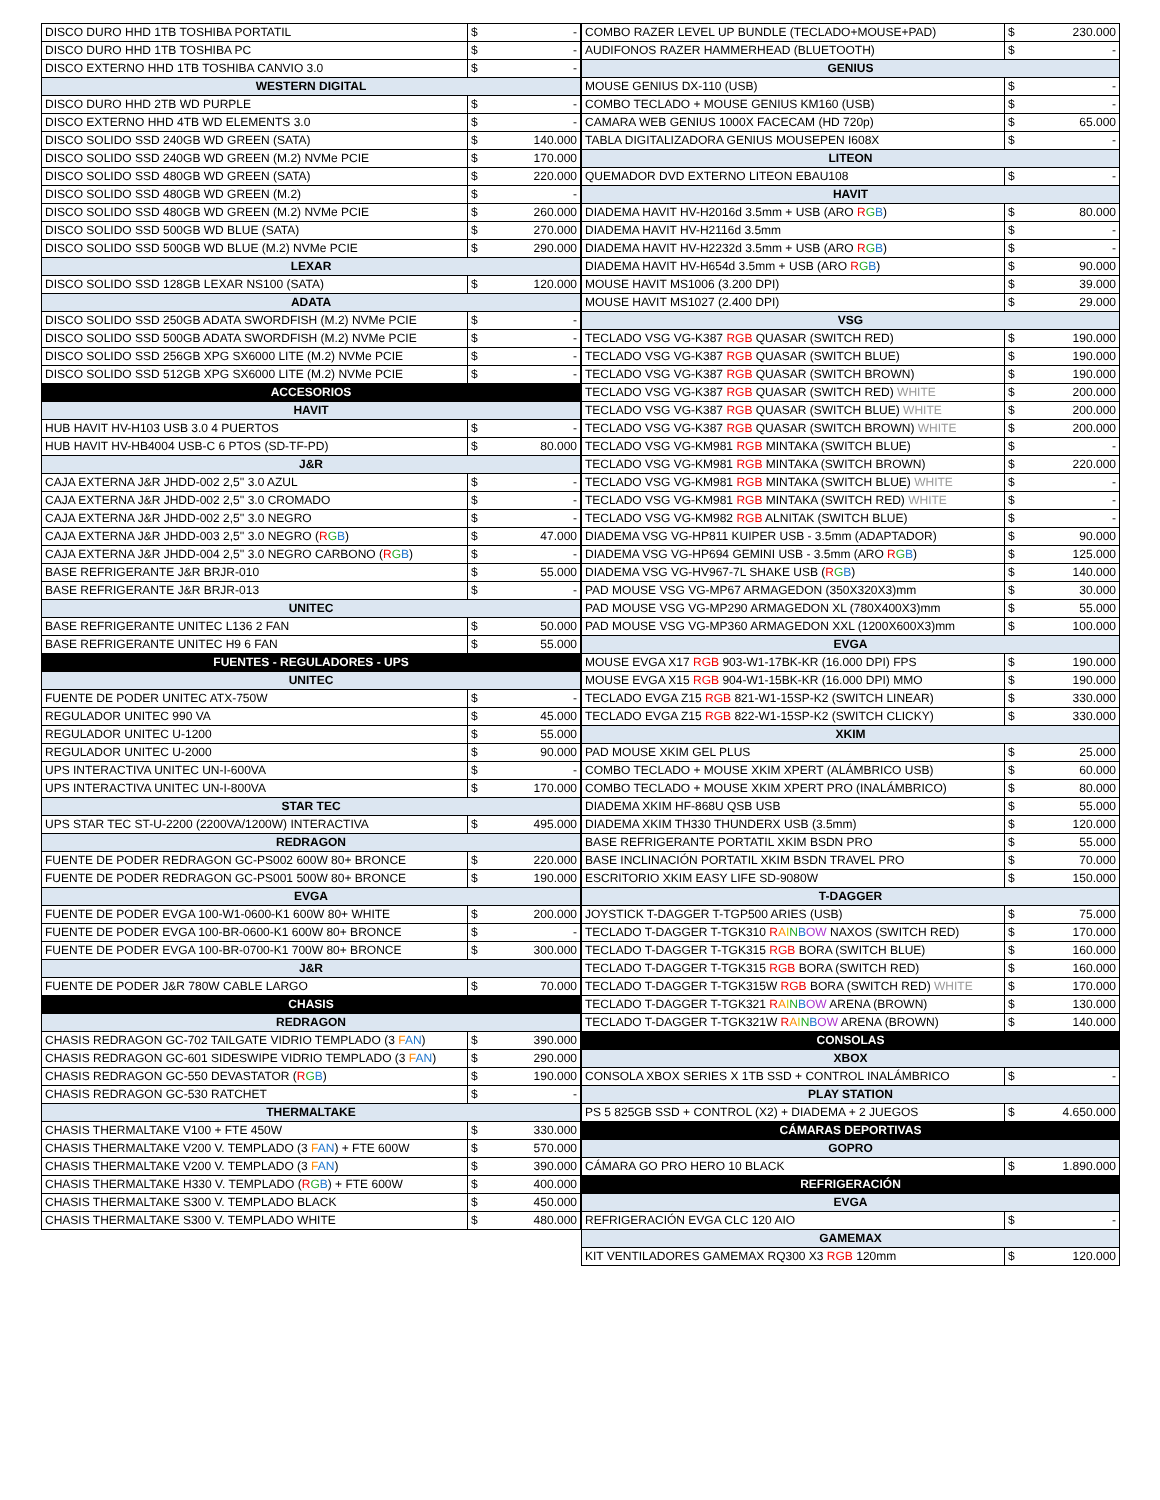| DISCO DURO HHD 1TB TOSHIBA PORTATIL | $ | - |
| DISCO DURO HHD 1TB TOSHIBA PC | $ | - |
| DISCO EXTERNO HHD 1TB TOSHIBA CANVIO 3.0 | $ | - |
| WESTERN DIGITAL | | |
| DISCO DURO HHD 2TB WD PURPLE | $ | - |
| DISCO EXTERNO HHD 4TB WD ELEMENTS 3.0 | $ | - |
| DISCO SOLIDO SSD 240GB WD GREEN (SATA) | $ | 140.000 |
| DISCO SOLIDO SSD 240GB WD GREEN (M.2) NVMe PCIE | $ | 170.000 |
| DISCO SOLIDO SSD 480GB WD GREEN (SATA) | $ | 220.000 |
| DISCO SOLIDO SSD 480GB WD GREEN (M.2) | $ | - |
| DISCO SOLIDO SSD 480GB WD GREEN (M.2) NVMe PCIE | $ | 260.000 |
| DISCO SOLIDO SSD 500GB WD BLUE (SATA) | $ | 270.000 |
| DISCO SOLIDO SSD 500GB WD BLUE (M.2) NVMe PCIE | $ | 290.000 |
| LEXAR | | |
| DISCO SOLIDO SSD 128GB LEXAR NS100 (SATA) | $ | 120.000 |
| ADATA | | |
| DISCO SOLIDO SSD 250GB ADATA SWORDFISH (M.2) NVMe PCIE | $ | - |
| DISCO SOLIDO SSD 500GB ADATA SWORDFISH (M.2) NVMe PCIE | $ | - |
| DISCO SOLIDO SSD 256GB XPG SX6000 LITE (M.2) NVMe PCIE | $ | - |
| DISCO SOLIDO SSD 512GB XPG SX6000 LITE (M.2) NVMe PCIE | $ | - |
| ACCESORIOS | | |
| HAVIT | | |
| HUB HAVIT HV-H103 USB 3.0 4 PUERTOS | $ | - |
| HUB HAVIT HV-HB4004 USB-C 6 PTOS (SD-TF-PD) | $ | 80.000 |
| J&R | | |
| CAJA EXTERNA J&R JHDD-002 2,5'' 3.0 AZUL | $ | - |
| CAJA EXTERNA J&R JHDD-002 2,5'' 3.0 CROMADO | $ | - |
| CAJA EXTERNA J&R JHDD-002 2,5'' 3.0 NEGRO | $ | - |
| CAJA EXTERNA J&R JHDD-003 2,5'' 3.0 NEGRO ( R G B ) | $ | 47.000 |
| CAJA EXTERNA J&R JHDD-004 2,5'' 3.0 NEGRO CARBONO ( R G B ) | $ | - |
| BASE REFRIGERANTE J&R BRJR-010 | $ | 55.000 |
| BASE REFRIGERANTE J&R BRJR-013 | $ | - |
| UNITEC | | |
| BASE REFRIGERANTE UNITEC L136 2 FAN | $ | 50.000 |
| BASE REFRIGERANTE UNITEC H9 6 FAN | $ | 55.000 |
| FUENTES - REGULADORES - UPS | | |
| UNITEC | | |
| FUENTE DE PODER UNITEC ATX-750W | $ | - |
| REGULADOR UNITEC 990 VA | $ | 45.000 |
| REGULADOR UNITEC U-1200 | $ | 55.000 |
| REGULADOR UNITEC U-2000 | $ | 90.000 |
| UPS INTERACTIVA UNITEC UN-I-600VA | $ | - |
| UPS INTERACTIVA UNITEC UN-I-800VA | $ | 170.000 |
| STAR TEC | | |
| UPS STAR TEC ST-U-2200 (2200VA/1200W) INTERACTIVA | $ | 495.000 |
| REDRAGON | | |
| FUENTE DE PODER REDRAGON GC-PS002 600W 80+ BRONCE | $ | 220.000 |
| FUENTE DE PODER REDRAGON GC-PS001 500W 80+ BRONCE | $ | 190.000 |
| EVGA | | |
| FUENTE DE PODER EVGA 100-W1-0600-K1 600W 80+ WHITE | $ | 200.000 |
| FUENTE DE PODER EVGA 100-BR-0600-K1 600W 80+ BRONCE | $ | - |
| FUENTE DE PODER EVGA 100-BR-0700-K1 700W 80+ BRONCE | $ | 300.000 |
| J&R | | |
| FUENTE DE PODER J&R 780W CABLE LARGO | $ | 70.000 |
| CHASIS | | |
| REDRAGON | | |
| CHASIS REDRAGON GC-702 TAILGATE VIDRIO TEMPLADO (3 F AN ) | $ | 390.000 |
| CHASIS REDRAGON GC-601 SIDESWIPE VIDRIO TEMPLADO (3 F AN ) | $ | 290.000 |
| CHASIS REDRAGON GC-550 DEVASTATOR ( R G B ) | $ | 190.000 |
| CHASIS REDRAGON GC-530 RATCHET | $ | - |
| THERMALTAKE | | |
| CHASIS THERMALTAKE V100 + FTE 450W | $ | 330.000 |
| CHASIS THERMALTAKE V200 V. TEMPLADO (3 F AN ) + FTE 600W | $ | 570.000 |
| CHASIS THERMALTAKE V200 V. TEMPLADO (3 F AN ) | $ | 390.000 |
| CHASIS THERMALTAKE H330 V. TEMPLADO ( R G B ) + FTE 600W | $ | 400.000 |
| CHASIS THERMALTAKE S300 V. TEMPLADO BLACK | $ | 450.000 |
| CHASIS THERMALTAKE S300 V. TEMPLADO WHITE | $ | 480.000 |
| COMBO RAZER LEVEL UP BUNDLE (TECLADO+MOUSE+PAD) | $ | 230.000 |
| AUDIFONOS RAZER HAMMERHEAD (BLUETOOTH) | $ | - |
| GENIUS | | |
| MOUSE GENIUS DX-110 (USB) | $ | - |
| COMBO TECLADO + MOUSE GENIUS KM160 (USB) | $ | - |
| CAMARA WEB GENIUS 1000X FACECAM (HD 720p) | $ | 65.000 |
| TABLA DIGITALIZADORA GENIUS MOUSEPEN I608X | $ | - |
| LITEON | | |
| QUEMADOR DVD EXTERNO LITEON EBAU108 | $ | - |
| HAVIT | | |
| DIADEMA HAVIT HV-H2016d 3.5mm + USB (ARO R G B ) | $ | 80.000 |
| DIADEMA HAVIT HV-H2116d 3.5mm | $ | - |
| DIADEMA HAVIT HV-H2232d 3.5mm + USB (ARO R G B ) | $ | - |
| DIADEMA HAVIT HV-H654d 3.5mm + USB (ARO R G B ) | $ | 90.000 |
| MOUSE HAVIT MS1006 (3.200 DPI) | $ | 39.000 |
| MOUSE HAVIT MS1027 (2.400 DPI) | $ | 29.000 |
| VSG | | |
| TECLADO VSG VG-K387 RGB QUASAR (SWITCH RED) | $ | 190.000 |
| TECLADO VSG VG-K387 RGB QUASAR (SWITCH BLUE) | $ | 190.000 |
| TECLADO VSG VG-K387 RGB QUASAR (SWITCH BROWN) | $ | 190.000 |
| TECLADO VSG VG-K387 RGB QUASAR (SWITCH RED) WHITE | $ | 200.000 |
| TECLADO VSG VG-K387 RGB QUASAR (SWITCH BLUE) WHITE | $ | 200.000 |
| TECLADO VSG VG-K387 RGB QUASAR (SWITCH BROWN) WHITE | $ | 200.000 |
| TECLADO VSG VG-KM981 RGB MINTAKA (SWITCH BLUE) | $ | - |
| TECLADO VSG VG-KM981 RGB MINTAKA (SWITCH BROWN) | $ | 220.000 |
| TECLADO VSG VG-KM981 RGB MINTAKA (SWITCH BLUE) WHITE | $ | - |
| TECLADO VSG VG-KM981 RGB MINTAKA (SWITCH RED) WHITE | $ | - |
| TECLADO VSG VG-KM982 RGB ALNITAK (SWITCH BLUE) | $ | - |
| DIADEMA VSG VG-HP811 KUIPER USB - 3.5mm (ADAPTADOR) | $ | 90.000 |
| DIADEMA VSG VG-HP694 GEMINI USB - 3.5mm (ARO R G B ) | $ | 125.000 |
| DIADEMA VSG VG-HV967-7L SHAKE USB ( R G B ) | $ | 140.000 |
| PAD MOUSE VSG VG-MP67 ARMAGEDON (350X320X3)mm | $ | 30.000 |
| PAD MOUSE VSG VG-MP290 ARMAGEDON XL (780X400X3)mm | $ | 55.000 |
| PAD MOUSE VSG VG-MP360 ARMAGEDON XXL (1200X600X3)mm | $ | 100.000 |
| EVGA | | |
| MOUSE EVGA X17 RGB 903-W1-17BK-KR (16.000 DPI) FPS | $ | 190.000 |
| MOUSE EVGA X15 RGB 904-W1-15BK-KR (16.000 DPI) MMO | $ | 190.000 |
| TECLADO EVGA Z15 RGB 821-W1-15SP-K2 (SWITCH LINEAR) | $ | 330.000 |
| TECLADO EVGA Z15 RGB 822-W1-15SP-K2 (SWITCH CLICKY) | $ | 330.000 |
| XKIM | | |
| PAD MOUSE XKIM GEL PLUS | $ | 25.000 |
| COMBO TECLADO + MOUSE XKIM XPERT (ALÁMBRICO USB) | $ | 60.000 |
| COMBO TECLADO + MOUSE XKIM XPERT PRO (INALÁMBRICO) | $ | 80.000 |
| DIADEMA XKIM HF-868U QSB USB | $ | 55.000 |
| DIADEMA XKIM TH330 THUNDERX USB (3.5mm) | $ | 120.000 |
| BASE REFRIGERANTE PORTATIL XKIM BSDN PRO | $ | 55.000 |
| BASE INCLINACIÓN PORTATIL XKIM BSDN TRAVEL PRO | $ | 70.000 |
| ESCRITORIO XKIM EASY LIFE SD-9080W | $ | 150.000 |
| T-DAGGER | | |
| JOYSTICK T-DAGGER T-TGP500 ARIES (USB) | $ | 75.000 |
| TECLADO T-DAGGER T-TGK310 R A I N B O W NAXOS (SWITCH RED) | $ | 170.000 |
| TECLADO T-DAGGER T-TGK315 RGB BORA (SWITCH BLUE) | $ | 160.000 |
| TECLADO T-DAGGER T-TGK315 RGB BORA (SWITCH RED) | $ | 160.000 |
| TECLADO T-DAGGER T-TGK315W RGB BORA (SWITCH RED) WHITE | $ | 170.000 |
| TECLADO T-DAGGER T-TGK321 R A I N B O W ARENA (BROWN) | $ | 130.000 |
| TECLADO T-DAGGER T-TGK321W R A I N B O W ARENA (BROWN) | $ | 140.000 |
| CONSOLAS | | |
| XBOX | | |
| CONSOLA XBOX SERIES X 1TB SSD + CONTROL INALÁMBRICO | $ | - |
| PLAY STATION | | |
| PS 5 825GB SSD + CONTROL (X2) + DIADEMA + 2 JUEGOS | $ | 4.650.000 |
| CÁMARAS DEPORTIVAS | | |
| GOPRO | | |
| CÁMARA GO PRO HERO 10 BLACK | $ | 1.890.000 |
| REFRIGERACIÓN | | |
| EVGA | | |
| REFRIGERACIÓN EVGA CLC 120 AIO | $ | - |
| GAMEMAX | | |
| KIT VENTILADORES GAMEMAX RQ300 X3 RGB 120mm | $ | 120.000 |